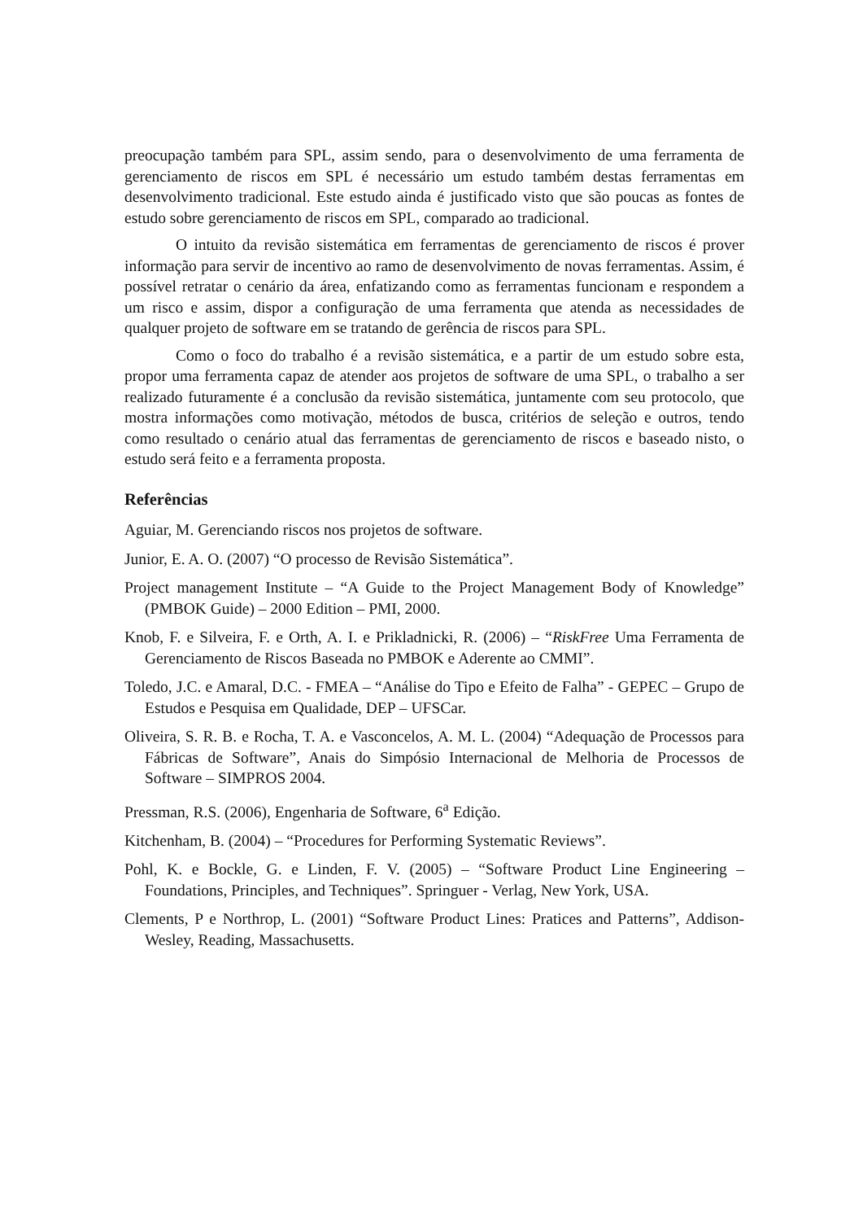preocupação também para SPL, assim sendo, para o desenvolvimento de uma ferramenta de gerenciamento de riscos em SPL é necessário um estudo também destas ferramentas em desenvolvimento tradicional. Este estudo ainda é justificado visto que são poucas as fontes de estudo sobre gerenciamento de riscos em SPL, comparado ao tradicional.
O intuito da revisão sistemática em ferramentas de gerenciamento de riscos é prover informação para servir de incentivo ao ramo de desenvolvimento de novas ferramentas. Assim, é possível retratar o cenário da área, enfatizando como as ferramentas funcionam e respondem a um risco e assim, dispor a configuração de uma ferramenta que atenda as necessidades de qualquer projeto de software em se tratando de gerência de riscos para SPL.
Como o foco do trabalho é a revisão sistemática, e a partir de um estudo sobre esta, propor uma ferramenta capaz de atender aos projetos de software de uma SPL, o trabalho a ser realizado futuramente é a conclusão da revisão sistemática, juntamente com seu protocolo, que mostra informações como motivação, métodos de busca, critérios de seleção e outros, tendo como resultado o cenário atual das ferramentas de gerenciamento de riscos e baseado nisto, o estudo será feito e a ferramenta proposta.
Referências
Aguiar, M. Gerenciando riscos nos projetos de software.
Junior, E. A. O. (2007) “O processo de Revisão Sistemática”.
Project management Institute – “A Guide to the Project Management Body of Knowledge” (PMBOK Guide) – 2000 Edition – PMI, 2000.
Knob, F. e Silveira, F. e Orth, A. I. e Prikladnicki, R. (2006) – “RiskFree Uma Ferramenta de Gerenciamento de Riscos Baseada no PMBOK e Aderente ao CMMI”.
Toledo, J.C. e Amaral, D.C. - FMEA – “Análise do Tipo e Efeito de Falha” - GEPEC – Grupo de Estudos e Pesquisa em Qualidade, DEP – UFSCar.
Oliveira, S. R. B. e Rocha, T. A. e Vasconcelos, A. M. L. (2004) “Adequação de Processos para Fábricas de Software”, Anais do Simpósio Internacional de Melhoria de Processos de Software – SIMPROS 2004.
Pressman, R.S. (2006), Engenharia de Software, 6<sup>a</sup> Edição.
Kitchenham, B. (2004) – “Procedures for Performing Systematic Reviews”.
Pohl, K. e Bockle, G. e Linden, F. V. (2005) – “Software Product Line Engineering – Foundations, Principles, and Techniques”. Springuer - Verlag, New York, USA.
Clements, P e Northrop, L. (2001) “Software Product Lines: Pratices and Patterns”, Addison-Wesley, Reading, Massachusetts.